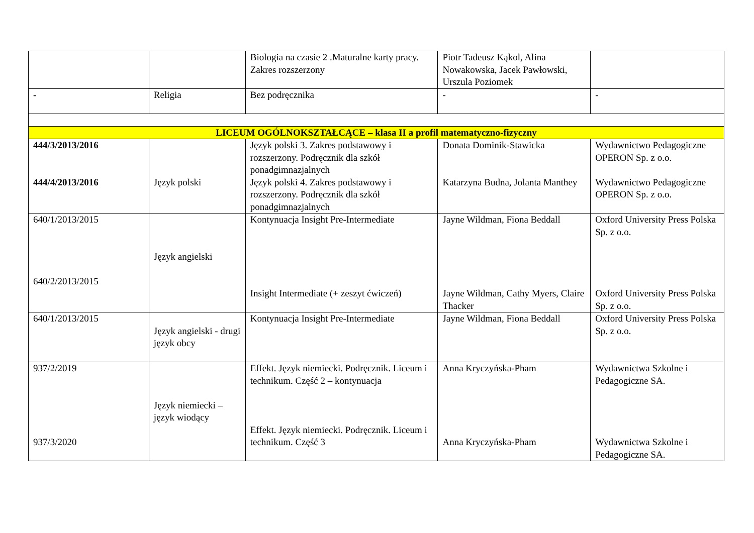| | | Biologia na czasie 2 .Maturalne karty pracy. Zakres rozszerzony | Piotr Tadeusz Kąkol, Alina Nowakowska, Jacek Pawłowski, Urszula Poziomek | |
| - | Religia | Bez podręcznika | - | - |
| LICEUM OGÓLNOKSZTAŁCĄCE – klasa II a profil matematyczno-fizyczny | | | | |
| 444/3/2013/2016 444/4/2013/2016 | Język polski | Język polski 3. Zakres podstawowy i rozszerzony. Podręcznik dla szkół ponadgimnazjalnych Język polski 4. Zakres podstawowy i rozszerzony. Podręcznik dla szkół ponadgimnazjalnych | Donata Dominik-Stawicka Katarzyna Budna, Jolanta Manthey | Wydawnictwo Pedagogiczne OPERON Sp. z o.o. Wydawnictwo Pedagogiczne OPERON Sp. z o.o. |
| 640/1/2013/2015 640/2/2013/2015 | Język angielski | Kontynuacja Insight Pre-Intermediate Insight Intermediate (+ zeszyt ćwiczeń) | Jayne Wildman, Fiona Beddall Jayne Wildman, Cathy Myers, Claire Thacker | Oxford University Press Polska Sp. z o.o. Oxford University Press Polska Sp. z o.o. |
| 640/1/2013/2015 | Język angielski - drugi język obcy | Kontynuacja Insight Pre-Intermediate | Jayne Wildman, Fiona Beddall | Oxford University Press Polska Sp. z o.o. |
| 937/2/2019 937/3/2020 | Język niemiecki – język wiodący | Effekt. Język niemiecki. Podręcznik. Liceum i technikum. Część 2 – kontynuacja Effekt. Język niemiecki. Podręcznik. Liceum i technikum. Część 3 | Anna Kryczyńska-Pham Anna Kryczyńska-Pham | Wydawnictwa Szkolne i Pedagogiczne SA. Wydawnictwa Szkolne i Pedagogiczne SA. |